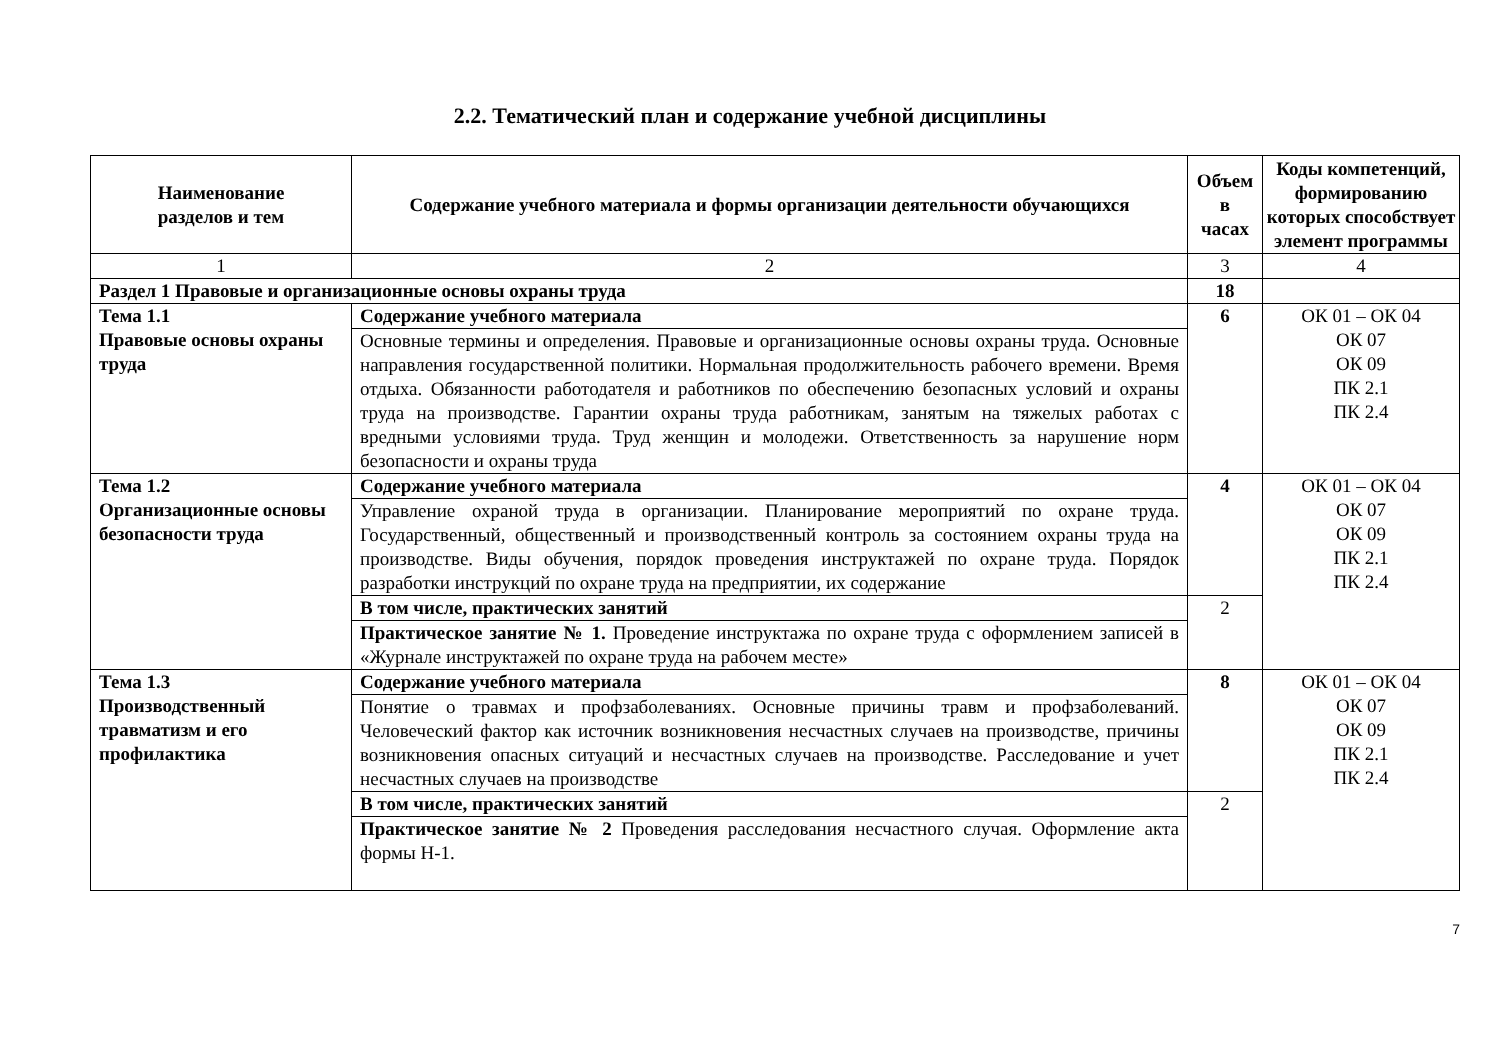2.2. Тематический план и содержание учебной дисциплины
| Наименование разделов и тем | Содержание учебного материала и формы организации деятельности обучающихся | Объем в часах | Коды компетенций, формированию которых способствует элемент программы |
| --- | --- | --- | --- |
| 1 | 2 | 3 | 4 |
| Раздел 1 Правовые и организационные основы охраны труда | | 18 | |
| Тема 1.1 Правовые основы охраны труда | Содержание учебного материала | 6 | ОК 01 – ОК 04 ОК 07 ОК 09 ПК 2.1 ПК 2.4 |
| | Основные термины и определения. Правовые и организационные основы охраны труда. Основные направления государственной политики. Нормальная продолжительность рабочего времени. Время отдыха. Обязанности работодателя и работников по обеспечению безопасных условий и охраны труда на производстве. Гарантии охраны труда работникам, занятым на тяжелых работах с вредными условиями труда. Труд женщин и молодежи. Ответственность за нарушение норм безопасности и охраны труда | | |
| Тема 1.2 Организационные основы безопасности труда | Содержание учебного материала | 4 | ОК 01 – ОК 04 ОК 07 ОК 09 ПК 2.1 ПК 2.4 |
| | Управление охраной труда в организации. Планирование мероприятий по охране труда. Государственный, общественный и производственный контроль за состоянием охраны труда на производстве. Виды обучения, порядок проведения инструктажей по охране труда. Порядок разработки инструкций по охране труда на предприятии, их содержание | | |
| | В том числе, практических занятий | 2 | |
| | Практическое занятие № 1. Проведение инструктажа по охране труда с оформлением записей в «Журнале инструктажей по охране труда на рабочем месте» | | |
| Тема 1.3 Производственный травматизм и его профилактика | Содержание учебного материала | 8 | ОК 01 – ОК 04 ОК 07 ОК 09 ПК 2.1 ПК 2.4 |
| | Понятие о травмах и профзаболеваниях. Основные причины травм и профзаболеваний. Человеческий фактор как источник возникновения несчастных случаев на производстве, причины возникновения опасных ситуаций и несчастных случаев на производстве. Расследование и учет несчастных случаев на производстве | | |
| | В том числе, практических занятий | 2 | |
| | Практическое занятие № 2 Проведения расследования несчастного случая. Оформление акта формы Н-1. | | |
7